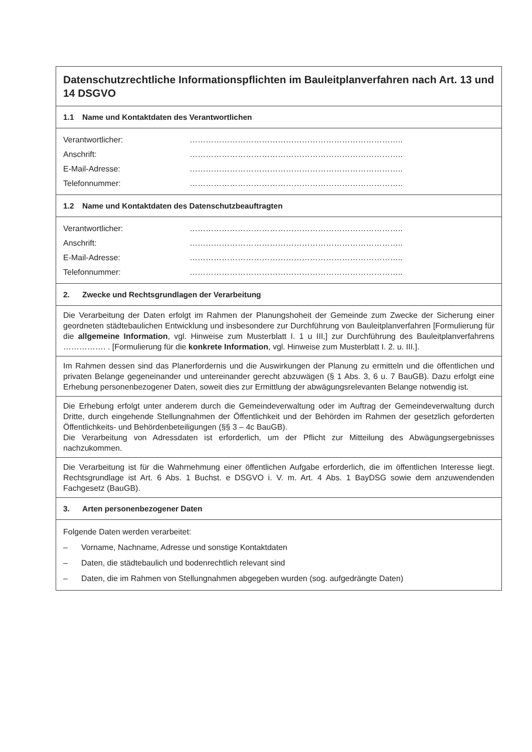Datenschutzrechtliche Informationspflichten im Bauleitplanverfahren nach Art. 13 und 14 DSGVO
1.1 Name und Kontaktdaten des Verantwortlichen
Verantwortlicher: ……………………………………………………………………..
Anschrift: ……………………………………………………………………..
E-Mail-Adresse: ……………………………………………………………………..
Telefonnummer: ……………………………………………………………………..
1.2 Name und Kontaktdaten des Datenschutzbeauftragten
Verantwortlicher: ……………………………………………………………………..
Anschrift: ……………………………………………………………………..
E-Mail-Adresse: ……………………………………………………………………..
Telefonnummer: ……………………………………………………………………..
2. Zwecke und Rechtsgrundlagen der Verarbeitung
Die Verarbeitung der Daten erfolgt im Rahmen der Planungshoheit der Gemeinde zum Zwecke der Sicherung einer geordneten städtebaulichen Entwicklung und insbesondere zur Durchführung von Bauleitplanverfahren [Formulierung für die allgemeine Information, vgl. Hinweise zum Musterblatt I. 1 u III,] zur Durchführung des Bauleitplanverfahrens ……………. . [Formulierung für die konkrete Information, vgl. Hinweise zum Musterblatt I. 2. u. III.].
Im Rahmen dessen sind das Planerfordernis und die Auswirkungen der Planung zu ermitteln und die öffentlichen und privaten Belange gegeneinander und untereinander gerecht abzuwägen (§ 1 Abs. 3, 6 u. 7 BauGB). Dazu erfolgt eine Erhebung personenbezogener Daten, soweit dies zur Ermittlung der abwägungsrelevanten Belange notwendig ist.
Die Erhebung erfolgt unter anderem durch die Gemeindeverwaltung oder im Auftrag der Gemeindeverwaltung durch Dritte, durch eingehende Stellungnahmen der Öffentlichkeit und der Behörden im Rahmen der gesetzlich geforderten Öffentlichkeits- und Behördenbeteiligungen (§§ 3 – 4c BauGB).
Die Verarbeitung von Adressdaten ist erforderlich, um der Pflicht zur Mitteilung des Abwägungsergebnisses nachzukommen.
Die Verarbeitung ist für die Wahrnehmung einer öffentlichen Aufgabe erforderlich, die im öffentlichen Interesse liegt. Rechtsgrundlage ist Art. 6 Abs. 1 Buchst. e DSGVO i. V. m. Art. 4 Abs. 1 BayDSG sowie dem anzuwendenden Fachgesetz (BauGB).
3. Arten personenbezogener Daten
Folgende Daten werden verarbeitet:
– Vorname, Nachname, Adresse und sonstige Kontaktdaten
– Daten, die städtebaulich und bodenrechtlich relevant sind
– Daten, die im Rahmen von Stellungnahmen abgegeben wurden (sog. aufgedrängte Daten)